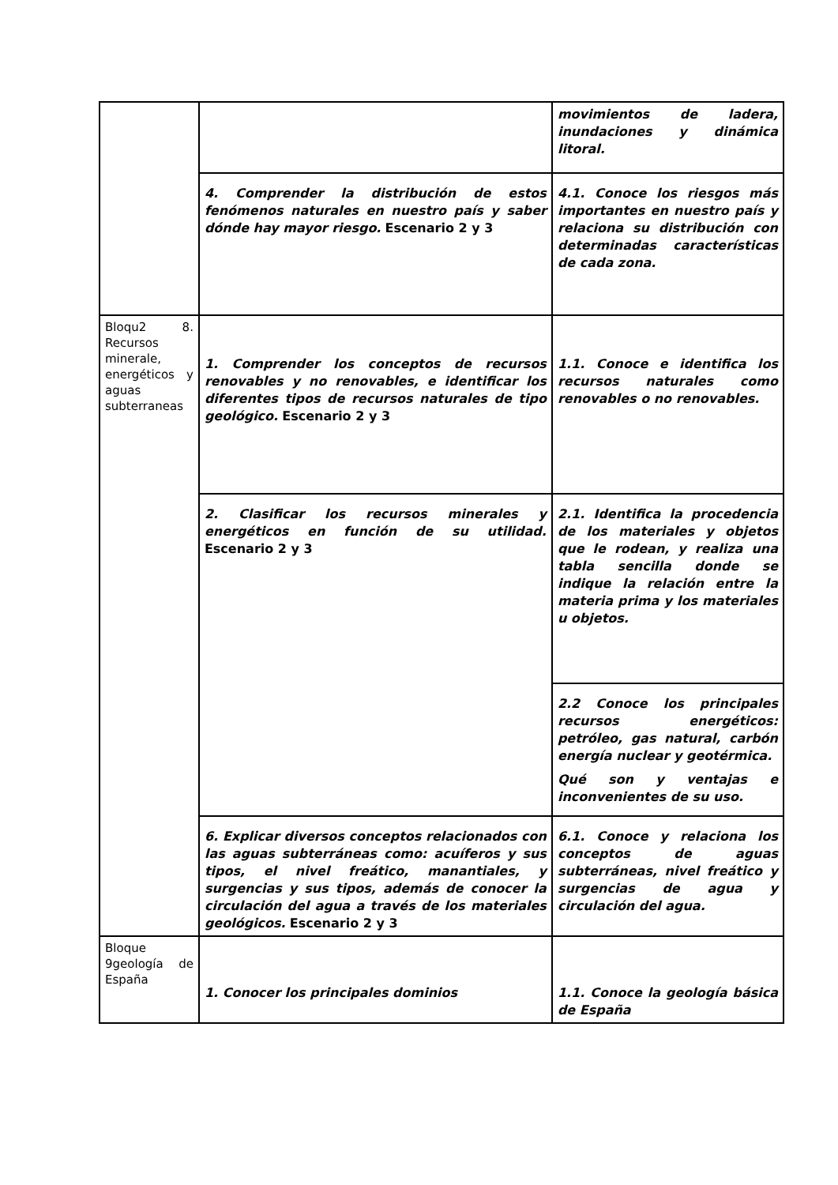| | | movimientos de ladera, inundaciones y dinámica litoral. |
| | 4. Comprender la distribución de estos fenómenos naturales en nuestro país y saber dónde hay mayor riesgo. Escenario 2 y 3 | 4.1. Conoce los riesgos más importantes en nuestro país y relaciona su distribución con determinadas características de cada zona. |
| Bloqu2 8. Recursos minerale, energéticos y aguas subterraneas | 1. Comprender los conceptos de recursos renovables y no renovables, e identificar los diferentes tipos de recursos naturales de tipo geológico. Escenario 2 y 3 | 1.1. Conoce e identifica los recursos naturales como renovables o no renovables. |
| | 2. Clasificar los recursos minerales y energéticos en función de su utilidad. Escenario 2 y 3 | 2.1. Identifica la procedencia de los materiales y objetos que le rodean, y realiza una tabla sencilla donde se indique la relación entre la materia prima y los materiales u objetos. |
| | | 2.2 Conoce los principales recursos energéticos: petróleo, gas natural, carbón energía nuclear y geotérmica. Qué son y ventajas e inconvenientes de su uso. |
| | 6. Explicar diversos conceptos relacionados con las aguas subterráneas como: acuíferos y sus tipos, el nivel freático, manantiales, y surgencias y sus tipos, además de conocer la circulación del agua a través de los materiales geológicos. Escenario 2 y 3 | 6.1. Conoce y relaciona los conceptos de aguas subterráneas, nivel freático y surgencias de agua y circulación del agua. |
| Bloque 9geología de España | 1. Conocer los principales dominios | 1.1. Conoce la geología básica de España |